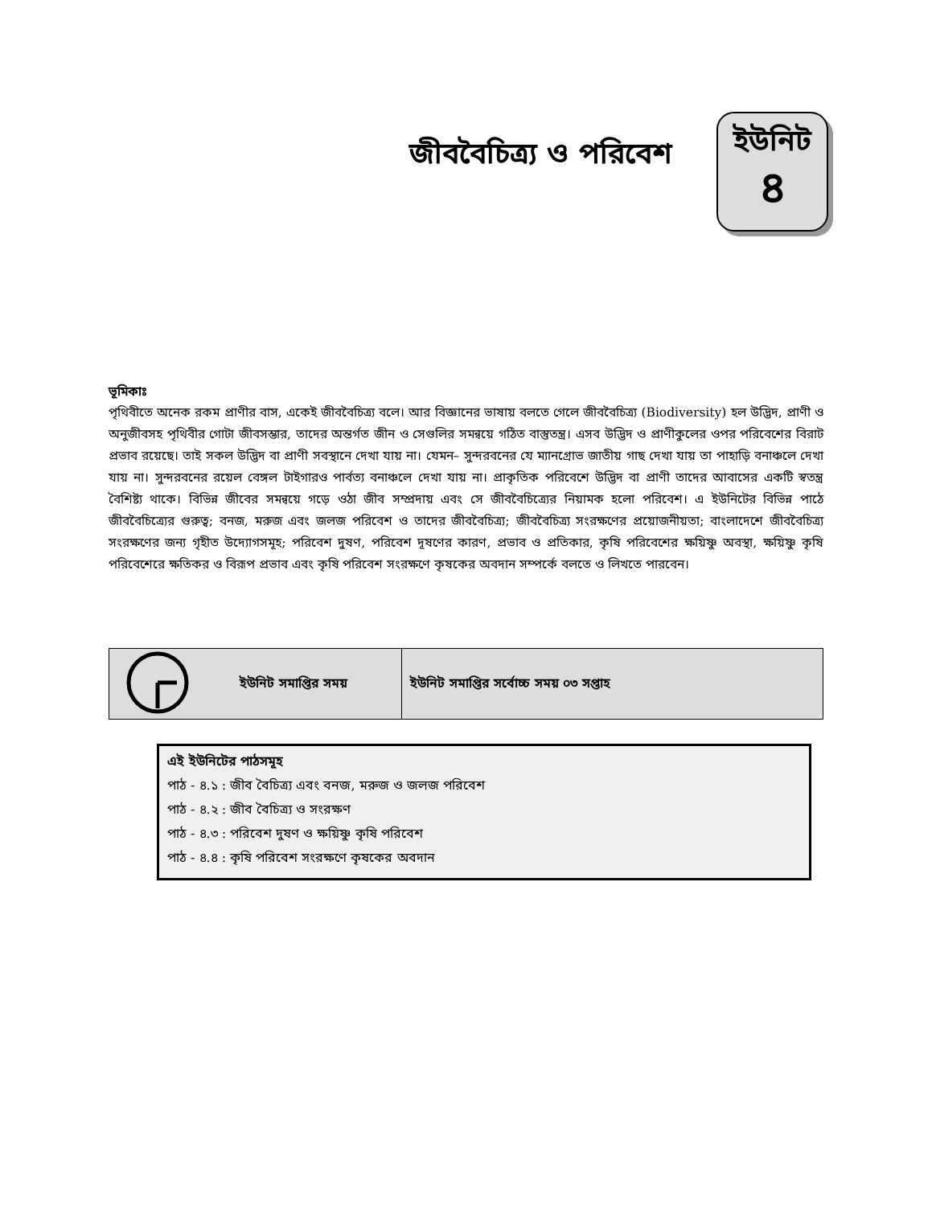জীববৈচিত্র্য ও পরিবেশ
ইউনিট
৪
ভূমিকাঃ
পৃথিবীতে অনেক রকম প্রাণীর বাস, একেই জীববৈচিত্র্য বলে। আর বিজ্ঞানের ভাষায় বলতে গেলে জীববৈচিত্র্য (Biodiversity) হল উদ্ভিদ, প্রাণী ও অনুজীবসহ পৃথিবীর গোটা জীবসম্ভার, তাদের অন্তর্গত জীন ও সেগুলির সমন্বয়ে গঠিত বাস্তুতন্ত্র। এসব উদ্ভিদ ও প্রাণীকুলের ওপর পরিবেশের বিরাট প্রভাব রয়েছে। তাই সকল উদ্ভিদ বা প্রাণী সবস্থানে দেখা যায় না। যেমন– সুন্দরবনের যে ম্যানগ্রোভ জাতীয় গাছ দেখা যায় তা পাহাড়ি বনাঞ্চলে দেখা যায় না। সুন্দরবনের রয়েল বেঙ্গল টাইগারও পার্বত্য বনাঞ্চলে দেখা যায় না। প্রাকৃতিক পরিবেশে উদ্ভিদ বা প্রাণী তাদের আবাসের একটি স্বতন্ত্র বৈশিষ্ট্য থাকে। বিভিন্ন জীবের সমন্বয়ে গড়ে ওঠা জীব সম্প্রদায় এবং সে জীববৈচিত্র্যের নিয়ামক হলো পরিবেশ। এ ইউনিটের বিভিন্ন পাঠে জীববৈচিত্র্যের গুরুত্ব; বনজ, মরুজ এবং জলজ পরিবেশ ও তাদের জীববৈচিত্র্য; জীববৈচিত্র্য সংরক্ষণের প্রয়োজনীয়তা; বাংলাদেশে জীববৈচিত্র্য সংরক্ষণের জন্য গৃহীত উদ্যোগসমূহ; পরিবেশ দুষণ, পরিবেশ দূষণের কারণ, প্রভাব ও প্রতিকার, কৃষি পরিবেশের ক্ষয়িষ্ণু অবস্থা, ক্ষয়িষ্ণু কৃষি পরিবেশেরে ক্ষতিকর ও বিরূপ প্রভাব এবং কৃষি পরিবেশ সংরক্ষণে কৃষকের অবদান সম্পর্কে বলতে ও লিখতে পারবেন।
| | ইউনিট সমাপ্তির সময় | ইউনিট সমাপ্তির সর্বোচ্চ সময় ০৩ সপ্তাহ |
এই ইউনিটের পাঠসমূহ
পাঠ - ৪.১ : জীব বৈচিত্র্য এবং বনজ, মরুজ ও জলজ পরিবেশ
পাঠ - ৪.২ : জীব বৈচিত্র্য ও সংরক্ষণ
পাঠ - ৪.৩ : পরিবেশ দুষণ ও ক্ষয়িষ্ণু কৃষি পরিবেশ
পাঠ - ৪.৪ : কৃষি পরিবেশ সংরক্ষণে কৃষকের অবদান